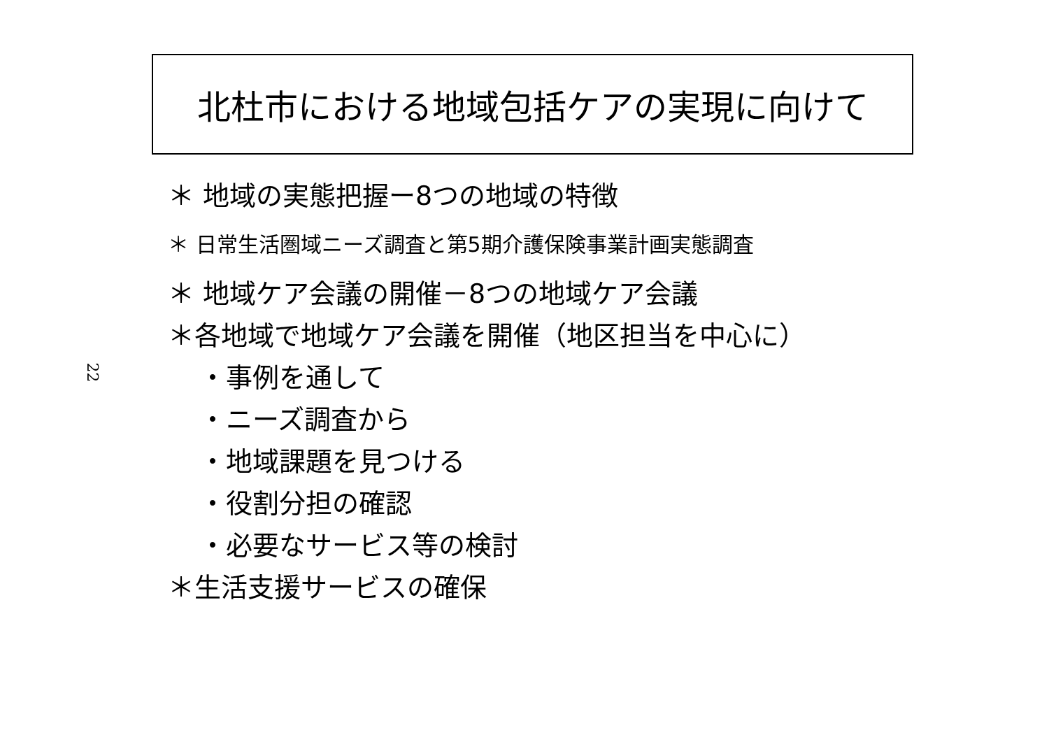北杜市における地域包括ケアの実現に向けて
22
＊ 地域の実態把握ー8つの地域の特徴
＊ 日常生活圏域ニーズ調査と第5期介護保険事業計画実態調査
＊ 地域ケア会議の開催－8つの地域ケア会議
＊各地域で地域ケア会議を開催（地区担当を中心に）
・事例を通して
・ニーズ調査から
・地域課題を見つける
・役割分担の確認
・必要なサービス等の検討
＊生活支援サービスの確保